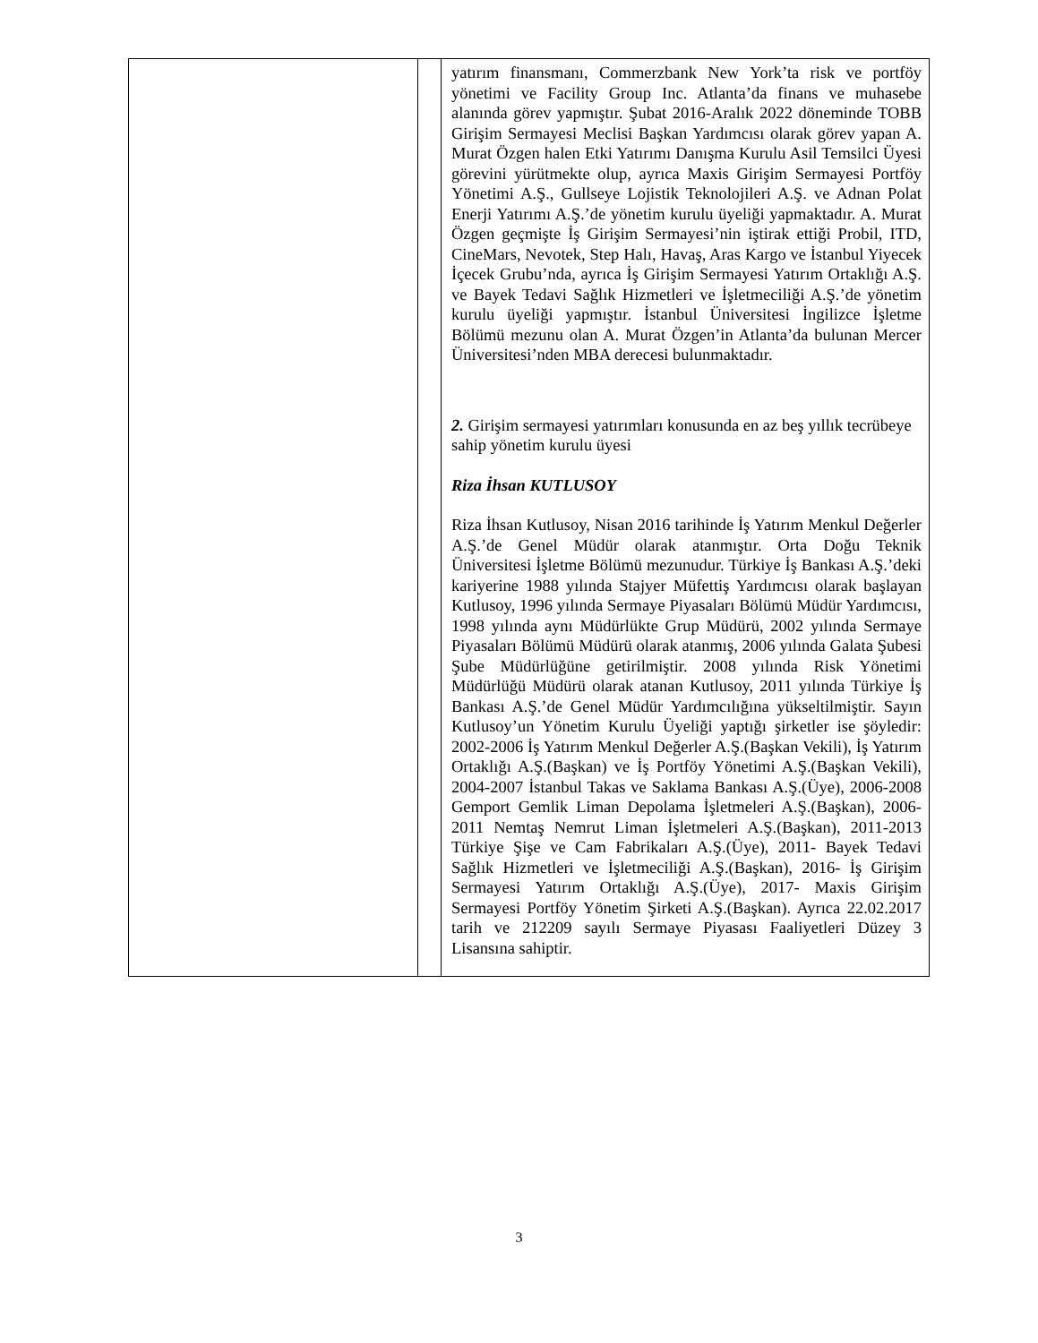| | | yatırım finansmanı, Commerzbank New York’ta risk ve portföy yönetimi ve Facility Group Inc. Atlanta’da finans ve muhasebe alanında görev yapmıştır. Şubat 2016-Aralık 2022 döneminde TOBB Girişim Sermayesi Meclisi Başkan Yardımcısı olarak görev yapan A. Murat Özgen halen Etki Yatırımı Danışma Kurulu Asil Temsilci Üyesi görevini yürütmekte olup, ayrıca Maxis Girişim Sermayesi Portföy Yönetimi A.Ş., Gullseye Lojistik Teknolojileri A.Ş. ve Adnan Polat Enerji Yatırımı A.Ş.’de yönetim kurulu üyeliği yapmaktadır. A. Murat Özgen geçmişte İş Girişim Sermayesi’nin iştirak ettiği Probil, ITD, CineMars, Nevotek, Step Halı, Havaş, Aras Kargo ve İstanbul Yiyecek İçecek Grubu’nda, ayrıca İş Girişim Sermayesi Yatırım Ortaklığı A.Ş. ve Bayek Tedavi Sağlık Hizmetleri ve İşletmeciliği A.Ş.’de yönetim kurulu üyeliği yapmıştır. İstanbul Üniversitesi İngilizce İşletme Bölümü mezunu olan A. Murat Özgen’in Atlanta’da bulunan Mercer Üniversitesi’nden MBA derecesi bulunmaktadır. 2. Girişim sermayesi yatırımları konusunda en az beş yıllık tecrübeye sahip yönetim kurulu üyesi Riza İhsan KUTLUSOY Riza İhsan Kutlusoy, Nisan 2016 tarihinde İş Yatırım Menkul Değerler A.Ş.’de Genel Müdür olarak atanmıştır. Orta Doğu Teknik Üniversitesi İşletme Bölümü mezunudur. Türkiye İş Bankası A.Ş.’deki kariyerine 1988 yılında Stajyer Müfettiş Yardımcısı olarak başlayan Kutlusoy, 1996 yılında Sermaye Piyasaları Bölümü Müdür Yardımcısı, 1998 yılında aynı Müdürlükte Grup Müdürü, 2002 yılında Sermaye Piyasaları Bölümü Müdürü olarak atanmış, 2006 yılında Galata Şubesi Şube Müdürlüğüne getirilmiştir. 2008 yılında Risk Yönetimi Müdürlüğü Müdürü olarak atanan Kutlusoy, 2011 yılında Türkiye İş Bankası A.Ş.’de Genel Müdür Yardımcılığına yükseltilmiştir. Sayın Kutlusoy’un Yönetim Kurulu Üyeliği yaptığı şirketler ise şöyledir: 2002-2006 İş Yatırım Menkul Değerler A.Ş.(Başkan Vekili), İş Yatırım Ortaklığı A.Ş.(Başkan) ve İş Portföy Yönetimi A.Ş.(Başkan Vekili), 2004-2007 İstanbul Takas ve Saklama Bankası A.Ş.(Üye), 2006-2008 Gemport Gemlik Liman Depolama İşletmeleri A.Ş.(Başkan), 2006-2011 Nemtaş Nemrut Liman İşletmeleri A.Ş.(Başkan), 2011-2013 Türkiye Şişe ve Cam Fabrikaları A.Ş.(Üye), 2011- Bayek Tedavi Sağlık Hizmetleri ve İşletmeciliği A.Ş.(Başkan), 2016- İş Girişim Sermayesi Yatırım Ortaklığı A.Ş.(Üye), 2017- Maxis Girişim Sermayesi Portföy Yönetim Şirketi A.Ş.(Başkan). Ayrıca 22.02.2017 tarih ve 212209 sayılı Sermaye Piyasası Faaliyetleri Düzey 3 Lisansına sahiptir. |
3